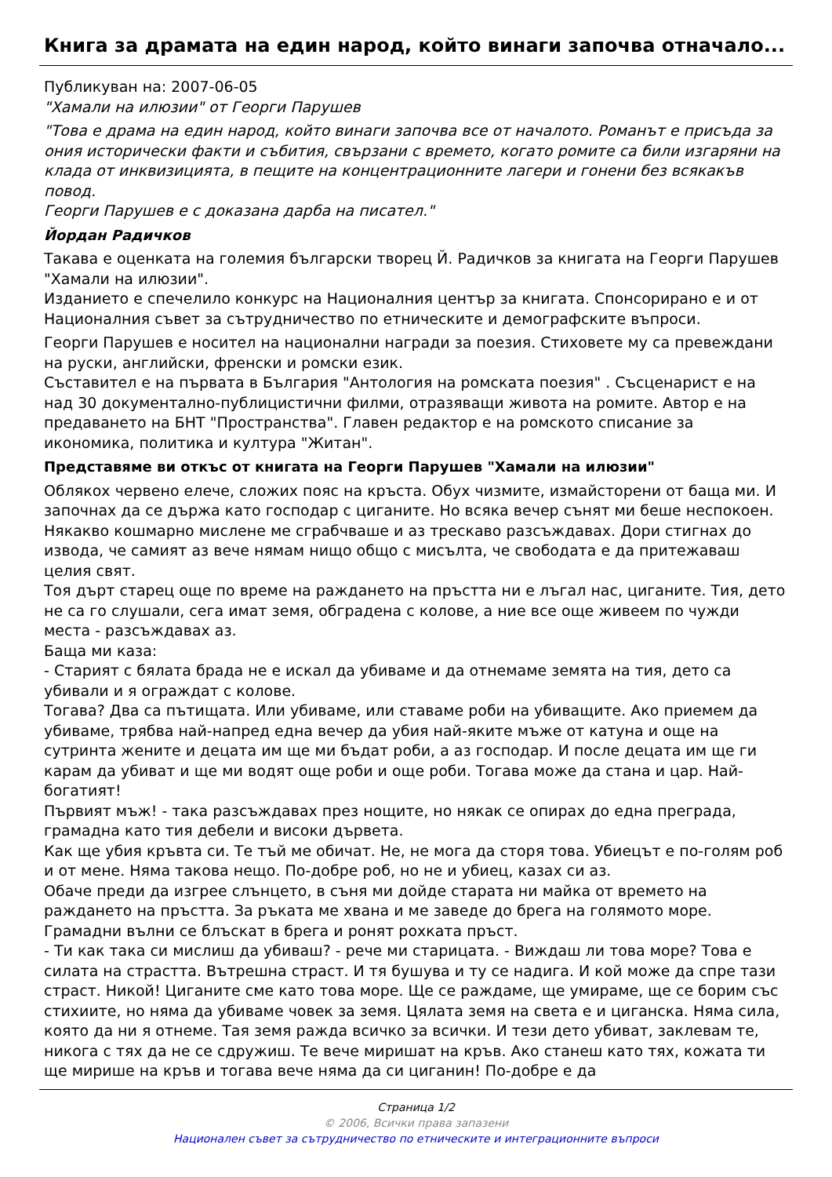Книга за драмата на един народ, който винаги започва отначало...
Публикуван на: 2007-06-05
"Хамали на илюзии" от Георги Парушев
"Това е драма на един народ, който винаги започва все от началото. Романът е присъда за ония исторически факти и събития, свързани с времето, когато ромите са били изгаряни на клада от инквизицията, в пещите на концентрационните лагери и гонени без всякакъв повод.
Георги Парушев е с доказана дарба на писател."
Йордан Радичков
Такава е оценката на големия български творец Й. Радичков за книгата на Георги Парушев "Хамали на илюзии".
Изданието е спечелило конкурс на Националния център за книгата. Спонсорирано е и от Националния съвет за сътрудничество по етническите и демографските въпроси.
Георги Парушев е носител на национални награди за поезия. Стиховете му са превеждани на руски, английски, френски и ромски език.
Съставител е на първата в България "Антология на ромската поезия" . Съсценарист е на над 30 документално-публицистични филми, отразяващи живота на ромите. Автор е на предаването на БНТ "Пространства". Главен редактор е на ромското списание за икономика, политика и култура "Житан".
Представяме ви откъс от книгата на Георги Парушев "Хамали на илюзии"
Облякох червено елече, сложих пояс на кръста. Обух чизмите, измайсторени от баща ми. И започнах да се държа като господар с циганите. Но всяка вечер сънят ми беше неспокоен. Някакво кошмарно мислене ме сграбчваше и аз трескаво разсъждавах. Дори стигнах до извода, че самият аз вече нямам нищо общо с мисълта, че свободата е да притежаваш целия свят.
Тоя дърт старец още по време на раждането на пръстта ни е лъгал нас, циганите. Тия, дето не са го слушали, сега имат земя, обградена с колове, а ние все още живеем по чужди места - разсъждавах аз.
Баща ми каза:
- Старият с бялата брада не е искал да убиваме и да отнемаме земята на тия, дето са убивали и я ограждат с колове.
Тогава? Два са пътищата. Или убиваме, или ставаме роби на убиващите. Ако приемем да убиваме, трябва най-напред една вечер да убия най-яките мъже от катуна и още на сутринта жените и децата им ще ми бъдат роби, а аз господар. И после децата им ще ги карам да убиват и ще ми водят още роби и още роби. Тогава може да стана и цар. Най-богатият!
Първият мъж! - така разсъждавах през нощите, но някак се опирах до една преграда, грамадна като тия дебели и високи дървета.
Как ще убия кръвта си. Те тъй ме обичат. Не, не мога да сторя това. Убиецът е по-голям роб и от мене. Няма такова нещо. По-добре роб, но не и убиец, казах си аз.
Обаче преди да изгрее слънцето, в съня ми дойде старата ни майка от времето на раждането на пръстта. За ръката ме хвана и ме заведе до брега на голямото море. Грамадни вълни се блъскат в брега и ронят рохката пръст.
- Ти как така си мислиш да убиваш? - рече ми старицата. - Виждаш ли това море? Това е силата на страстта. Вътрешна страст. И тя бушува и ту се надига. И кой може да спре тази страст. Никой! Циганите сме като това море. Ще се раждаме, ще умираме, ще се борим със стихиите, но няма да убиваме човек за земя. Цялата земя на света е и циганска. Няма сила, която да ни я отнеме. Тая земя ражда всичко за всички. И тези дето убиват, заклевам те, никога с тях да не се сдружиш. Те вече миришат на кръв. Ако станеш като тях, кожата ти ще мирише на кръв и тогава вече няма да си циганин! По-добре е да
Страница 1/2
© 2006, Всички права запазени
Национален съвет за сътрудничество по етническите и интеграционните въпроси